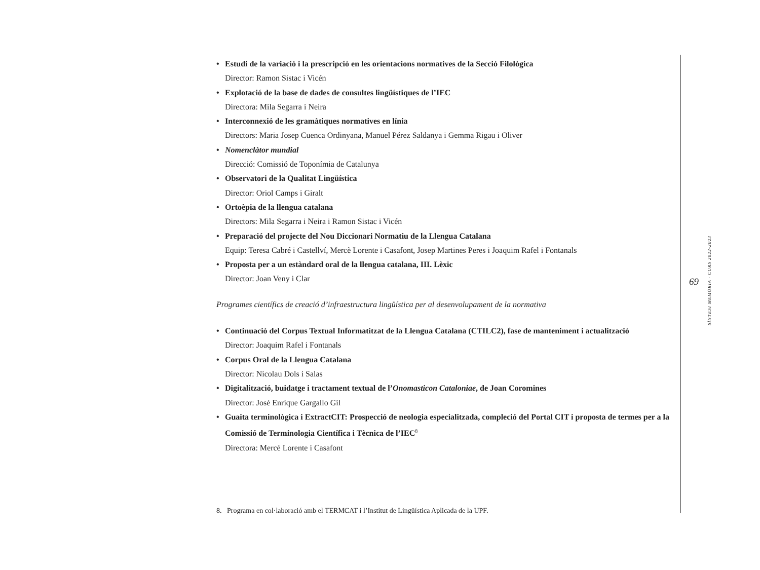Estudi de la variació i la prescripció en les orientacions normatives de la Secció Filològica
Director: Ramon Sistac i Vicén
Explotació de la base de dades de consultes lingüístiques de l’IEC
Directora: Mila Segarra i Neira
Interconnexió de les gramàtiques normatives en línia
Directors: Maria Josep Cuenca Ordinyana, Manuel Pérez Saldanya i Gemma Rigau i Oliver
Nomenclàtor mundial
Direcció: Comissió de Toponímia de Catalunya
Observatori de la Qualitat Lingüística
Director: Oriol Camps i Giralt
Ortoèpia de la llengua catalana
Directors: Mila Segarra i Neira i Ramon Sistac i Vicén
Preparació del projecte del Nou Diccionari Normatiu de la Llengua Catalana
Equip: Teresa Cabré i Castellví, Mercè Lorente i Casafont, Josep Martines Peres i Joaquim Rafel i Fontanals
Proposta per a un estàndard oral de la llengua catalana, III. Lèxic
Director: Joan Veny i Clar
Programes científics de creació d’infraestructura lingüística per al desenvolupament de la normativa
Continuació del Corpus Textual Informatitzat de la Llengua Catalana (CTILC2), fase de manteniment i actualització
Director: Joaquim Rafel i Fontanals
Corpus Oral de la Llengua Catalana
Director: Nicolau Dols i Salas
Digitalització, buidatge i tractament textual de l’Onomasticon Cataloniae, de Joan Coromines
Director: José Enrique Gargallo Gil
Guaita terminològica i ExtractCIT: Prospecció de neologia especialitzada, compleció del Portal CIT i proposta de termes per a la Comissió de Terminologia Científica i Tècnica de l’IEC<sup>8</sup>
Directora: Mercè Lorente i Casafont
8. Programa en col·laboració amb el TERMCAT i l’Institut de Lingüística Aplicada de la UPF.
69
SÍNTESI MEMÒRIA · CURS 2022-2023